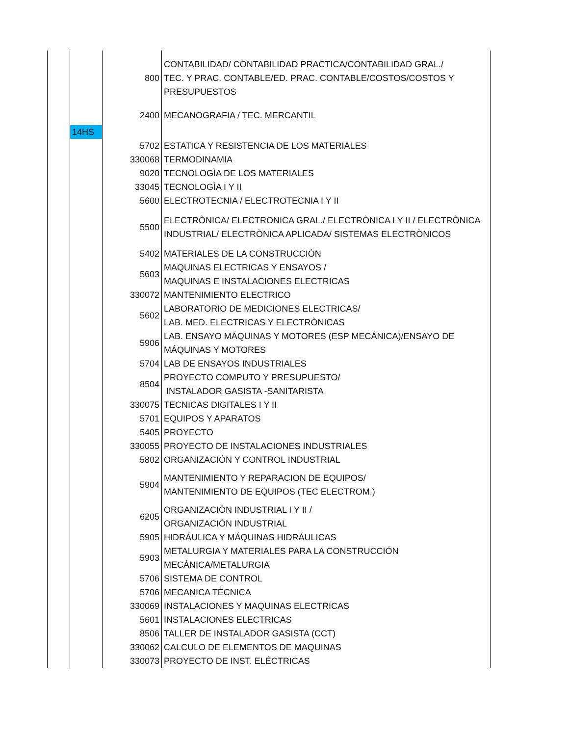| | | 800 | CONTABILIDAD/ CONTABILIDAD PRACTICA/CONTABILIDAD GRAL./ TEC. Y PRAC. CONTABLE/ED. PRAC. CONTABLE/COSTOS/COSTOS Y PRESUPUESTOS |
| | | 2400 | MECANOGRAFIA / TEC. MERCANTIL |
| | 14HS | | |
| | | 5702 | ESTATICA Y RESISTENCIA DE LOS MATERIALES |
| | | 330068 | TERMODINAMIA |
| | | 9020 | TECNOLOGÌA DE LOS MATERIALES |
| | | 33045 | TECNOLOGÌA I Y II |
| | | 5600 | ELECTROTECNIA / ELECTROTECNIA I Y II |
| | | 5500 | ELECTRÒNICA/ ELECTRONICA GRAL./ ELECTRÒNICA I Y II / ELECTRÒNICA INDUSTRIAL/ ELECTRÒNICA APLICADA/ SISTEMAS ELECTRÒNICOS |
| | | 5402 | MATERIALES DE LA CONSTRUCCIÒN |
| | | 5603 | MAQUINAS ELECTRICAS Y ENSAYOS / MAQUINAS E INSTALACIONES ELECTRICAS |
| | | 330072 | MANTENIMIENTO ELECTRICO |
| | | 5602 | LABORATORIO DE MEDICIONES ELECTRICAS/ LAB. MED. ELECTRICAS Y ELECTRÒNICAS |
| | | 5906 | LAB. ENSAYO MÁQUINAS Y MOTORES (ESP MECÁNICA)/ENSAYO DE MÁQUINAS Y MOTORES |
| | | 5704 | LAB DE ENSAYOS INDUSTRIALES |
| | | 8504 | PROYECTO COMPUTO Y PRESUPUESTO/ INSTALADOR GASISTA -SANITARISTA |
| | | 330075 | TECNICAS DIGITALES I Y II |
| | | 5701 | EQUIPOS Y APARATOS |
| | | 5405 | PROYECTO |
| | | 330055 | PROYECTO DE INSTALACIONES INDUSTRIALES |
| | | 5802 | ORGANIZACIÓN Y CONTROL INDUSTRIAL |
| | | 5904 | MANTENIMIENTO Y REPARACION DE EQUIPOS/ MANTENIMIENTO DE EQUIPOS (TEC ELECTROM.) |
| | | 6205 | ORGANIZACIÒN INDUSTRIAL I Y II / ORGANIZACIÒN INDUSTRIAL |
| | | 5905 | HIDRÁULICA Y MÁQUINAS HIDRÁULICAS |
| | | 5903 | METALURGIA Y MATERIALES PARA LA CONSTRUCCIÓN MECÁNICA/METALURGIA |
| | | 5706 | SISTEMA DE CONTROL |
| | | 5706 | MECANICA TÈCNICA |
| | | 330069 | INSTALACIONES Y MAQUINAS ELECTRICAS |
| | | 5601 | INSTALACIONES ELECTRICAS |
| | | 8506 | TALLER DE INSTALADOR GASISTA (CCT) |
| | | 330062 | CALCULO DE ELEMENTOS DE MAQUINAS |
| | | 330073 | PROYECTO DE INST. ELÉCTRICAS |